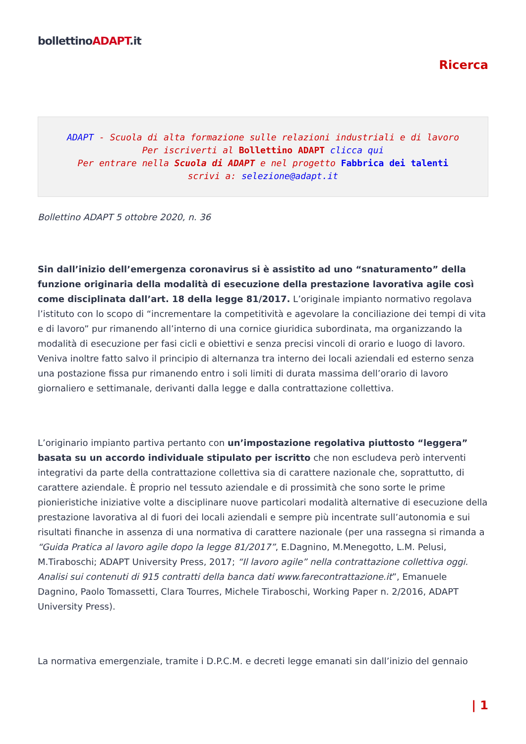bollettinoADAPT.it
Ricerca
ADAPT - Scuola di alta formazione sulle relazioni industriali e di lavoro
Per iscriverti al Bollettino ADAPT clicca qui
Per entrare nella Scuola di ADAPT e nel progetto Fabbrica dei talenti
scrivi a: selezione@adapt.it
Bollettino ADAPT 5 ottobre 2020, n. 36
Sin dall’inizio dell’emergenza coronavirus si è assistito ad uno “snaturamento” della funzione originaria della modalità di esecuzione della prestazione lavorativa agile così come disciplinata dall’art. 18 della legge 81/2017. L’originale impianto normativo regolava l’istituto con lo scopo di “incrementare la competitività e agevolare la conciliazione dei tempi di vita e di lavoro” pur rimanendo all’interno di una cornice giuridica subordinata, ma organizzando la modalità di esecuzione per fasi cicli e obiettivi e senza precisi vincoli di orario e luogo di lavoro. Veniva inoltre fatto salvo il principio di alternanza tra interno dei locali aziendali ed esterno senza una postazione fissa pur rimanendo entro i soli limiti di durata massima dell’orario di lavoro giornaliero e settimanale, derivanti dalla legge e dalla contrattazione collettiva.
L’originario impianto partiva pertanto con un’impostazione regolativa piuttosto “leggera” basata su un accordo individuale stipulato per iscritto che non escludeva però interventi integrativi da parte della contrattazione collettiva sia di carattere nazionale che, soprattutto, di carattere aziendale. È proprio nel tessuto aziendale e di prossimità che sono sorte le prime pionieristiche iniziative volte a disciplinare nuove particolari modalità alternative di esecuzione della prestazione lavorativa al di fuori dei locali aziendali e sempre più incentrate sull’autonomia e sui risultati finanche in assenza di una normativa di carattere nazionale (per una rassegna si rimanda a “Guida Pratica al lavoro agile dopo la legge 81/2017”, E.Dagnino, M.Menegotto, L.M. Pelusi, M.Tiraboschi; ADAPT University Press, 2017; “Il lavoro agile” nella contrattazione collettiva oggi. Analisi sui contenuti di 915 contratti della banca dati www.farecontrattazione.it”, Emanuele Dagnino, Paolo Tomassetti, Clara Tourres, Michele Tiraboschi, Working Paper n. 2/2016, ADAPT University Press).
La normativa emergenziale, tramite i D.P.C.M. e decreti legge emanati sin dall’inizio del gennaio
| 1